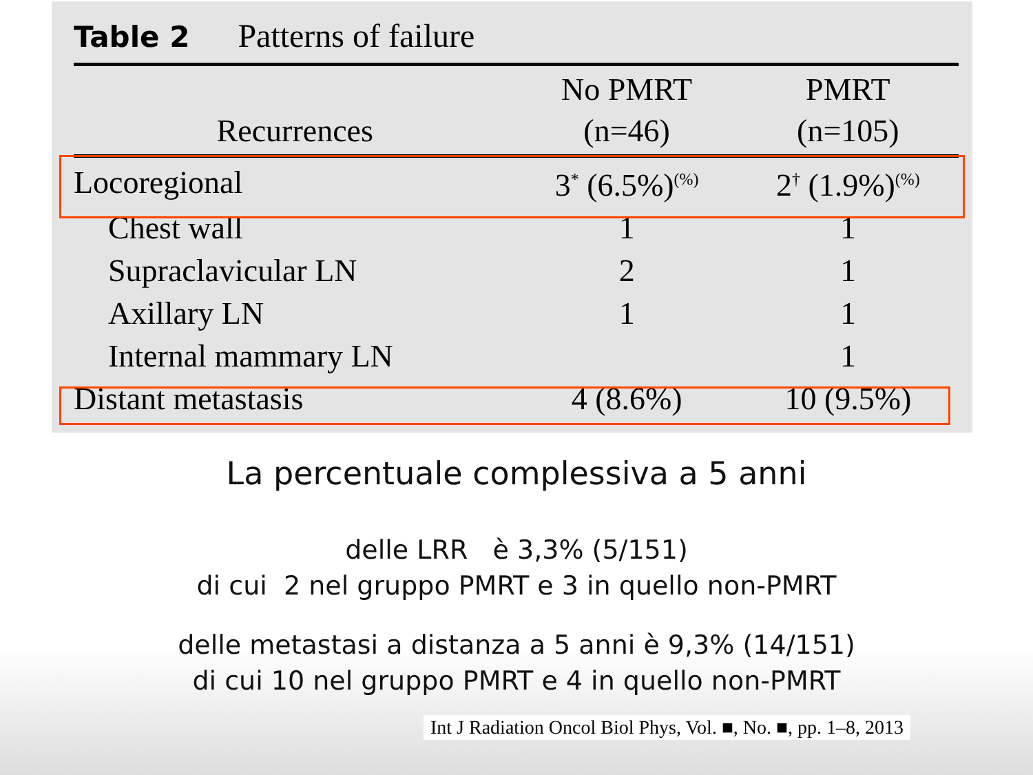Table 2 Patterns of failure
| Recurrences | No PMRT (n=46) | PMRT (n=105) |
| --- | --- | --- |
| Locoregional | 3<sup>*</sup> (6.5%)<sup>(%)</sup> | 2<sup>†</sup> (1.9%)<sup>(%)</sup> |
| Chest wall | 1 | 1 |
| Supraclavicular LN | 2 | 1 |
| Axillary LN | 1 | 1 |
| Internal mammary LN | | 1 |
| Distant metastasis | 4 (8.6%) | 10 (9.5%) |
La percentuale complessiva a 5 anni
delle LRR è 3,3% (5/151)
di cui 2 nel gruppo PMRT e 3 in quello non-PMRT
delle metastasi a distanza a 5 anni è 9,3% (14/151)
di cui 10 nel gruppo PMRT e 4 in quello non-PMRT
Int J Radiation Oncol Biol Phys, Vol. ■, No. ■, pp. 1–8, 2013